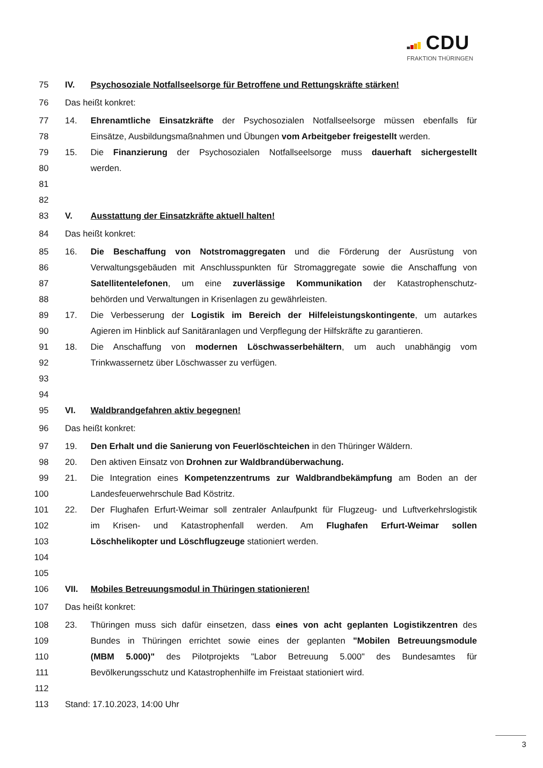CDU
FRAKTION THÜRINGEN
75 IV. Psychosoziale Notfallseelsorge für Betroffene und Rettungskräfte stärken!
76 Das heißt konkret:
77 14. Ehrenamtliche Einsatzkräfte der Psychosozialen Notfallseelsorge müssen ebenfalls für
78 Einsätze, Ausbildungsmaßnahmen und Übungen vom Arbeitgeber freigestellt werden.
79 15. Die Finanzierung der Psychosozialen Notfallseelsorge muss dauerhaft sichergestellt
80 werden.
81
82
83 V. Ausstattung der Einsatzkräfte aktuell halten!
84 Das heißt konkret:
85 16. Die Beschaffung von Notstromaggregaten und die Förderung der Ausrüstung von
86 Verwaltungsgebäuden mit Anschlusspunkten für Stromaggregate sowie die Anschaffung von
87 Satellitentelefonen, um eine zuverlässige Kommunikation der Katastrophenschutz-
88 behörden und Verwaltungen in Krisenlagen zu gewährleisten.
89 17. Die Verbesserung der Logistik im Bereich der Hilfeleistungskontingente, um autarkes
90 Agieren im Hinblick auf Sanitäranlagen und Verpflegung der Hilfskräfte zu garantieren.
91 18. Die Anschaffung von modernen Löschwasserbehältern, um auch unabhängig vom
92 Trinkwassernetz über Löschwasser zu verfügen.
93
94
95 VI. Waldbrandgefahren aktiv begegnen!
96 Das heißt konkret:
97 19. Den Erhalt und die Sanierung von Feuerlöschteichen in den Thüringer Wäldern.
98 20. Den aktiven Einsatz von Drohnen zur Waldbrandüberwachung.
99 21. Die Integration eines Kompetenzzentrums zur Waldbrandbekämpfung am Boden an der
100 Landesfeuerwehrschule Bad Köstritz.
101 22. Der Flughafen Erfurt-Weimar soll zentraler Anlaufpunkt für Flugzeug- und Luftverkehrslogistik
102 im Krisen- und Katastrophenfall werden. Am Flughafen Erfurt-Weimar sollen
103 Löschhelikopter und Löschflugzeuge stationiert werden.
104
105
106 VII. Mobiles Betreuungsmodul in Thüringen stationieren!
107 Das heißt konkret:
108 23. Thüringen muss sich dafür einsetzen, dass eines von acht geplanten Logistikzentren des
109 Bundes in Thüringen errichtet sowie eines der geplanten "Mobilen Betreuungsmodule
110 (MBM 5.000)" des Pilotprojekts "Labor Betreuung 5.000" des Bundesamtes für
111 Bevölkerungsschutz und Katastrophenhilfe im Freistaat stationiert wird.
112
113 Stand: 17.10.2023, 14:00 Uhr
3